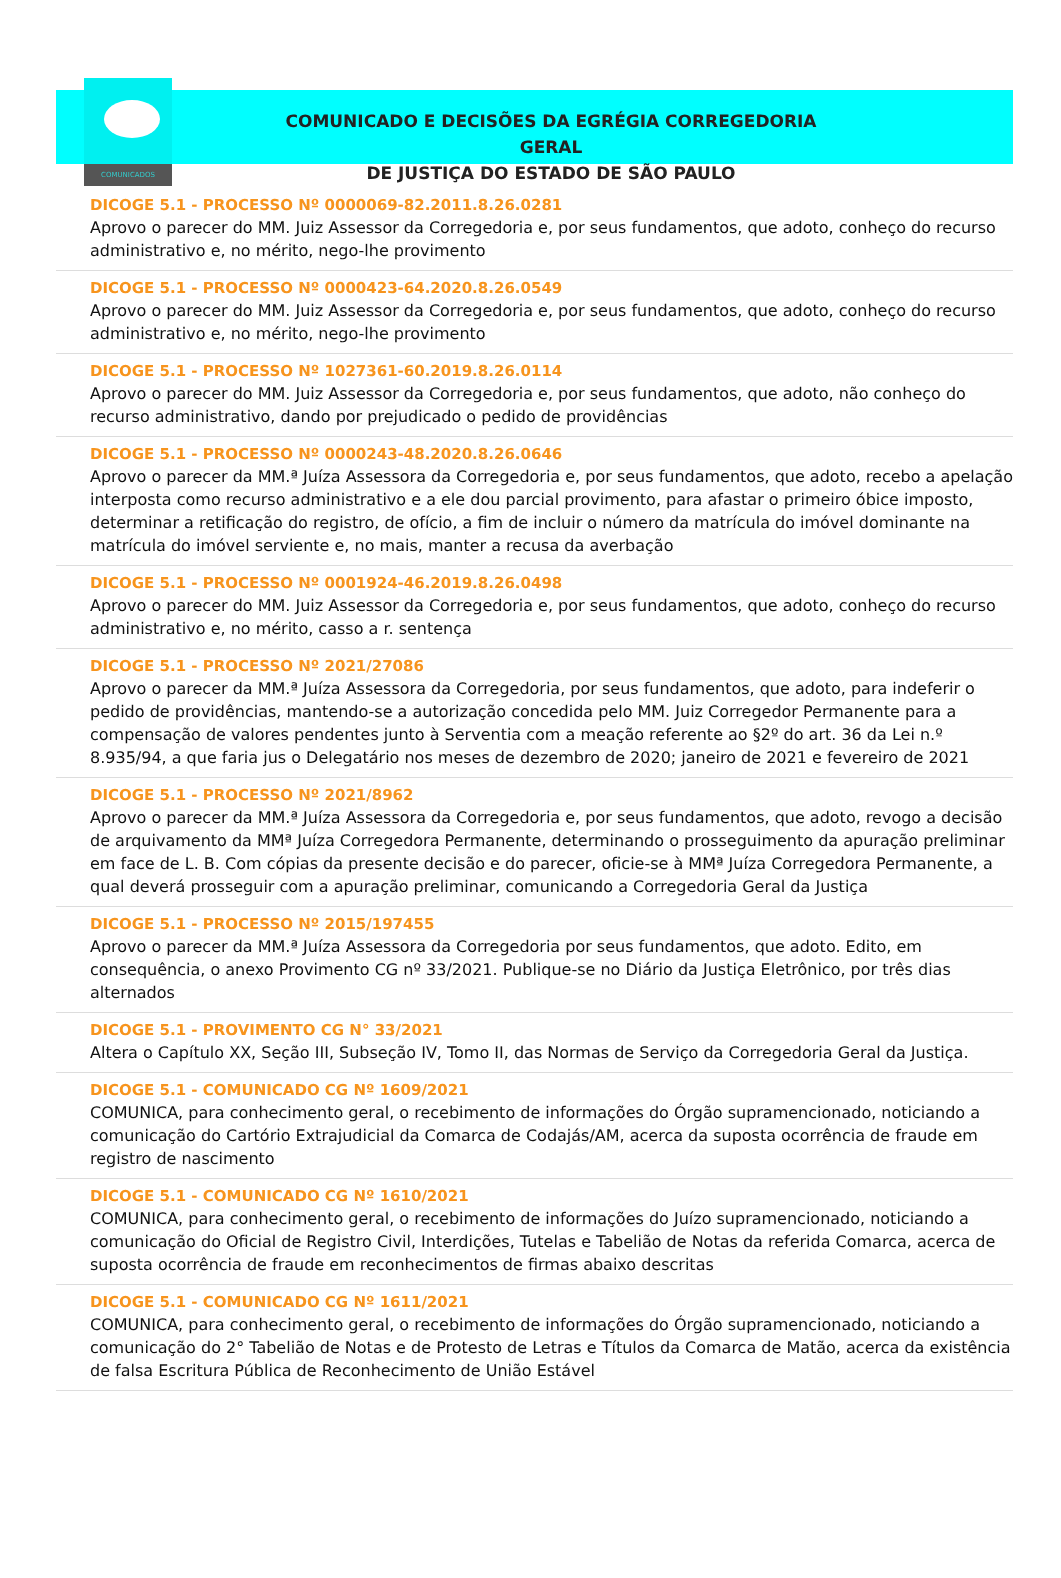COMUNICADOS
COMUNICADO E DECISÕES DA EGRÉGIA CORREGEDORIA GERAL
DE JUSTIÇA DO ESTADO DE SÃO PAULO
DICOGE 5.1 - PROCESSO Nº 0000069-82.2011.8.26.0281
Aprovo o parecer do MM. Juiz Assessor da Corregedoria e, por seus fundamentos, que adoto, conheço do recurso administrativo e, no mérito, nego-lhe provimento
DICOGE 5.1 - PROCESSO Nº 0000423-64.2020.8.26.0549
Aprovo o parecer do MM. Juiz Assessor da Corregedoria e, por seus fundamentos, que adoto, conheço do recurso administrativo e, no mérito, nego-lhe provimento
DICOGE 5.1 - PROCESSO Nº 1027361-60.2019.8.26.0114
Aprovo o parecer do MM. Juiz Assessor da Corregedoria e, por seus fundamentos, que adoto, não conheço do recurso administrativo, dando por prejudicado o pedido de providências
DICOGE 5.1 - PROCESSO Nº 0000243-48.2020.8.26.0646
Aprovo o parecer da MM.ª Juíza Assessora da Corregedoria e, por seus fundamentos, que adoto, recebo a apelação interposta como recurso administrativo e a ele dou parcial provimento, para afastar o primeiro óbice imposto, determinar a retificação do registro, de ofício, a fim de incluir o número da matrícula do imóvel dominante na matrícula do imóvel serviente e, no mais, manter a recusa da averbação
DICOGE 5.1 - PROCESSO Nº 0001924-46.2019.8.26.0498
Aprovo o parecer do MM. Juiz Assessor da Corregedoria e, por seus fundamentos, que adoto, conheço do recurso administrativo e, no mérito, casso a r. sentença
DICOGE 5.1 - PROCESSO Nº 2021/27086
Aprovo o parecer da MM.ª Juíza Assessora da Corregedoria, por seus fundamentos, que adoto, para indeferir o pedido de providências, mantendo-se a autorização concedida pelo MM. Juiz Corregedor Permanente para a compensação de valores pendentes junto à Serventia com a meação referente ao §2º do art. 36 da Lei n.º 8.935/94, a que faria jus o Delegatário nos meses de dezembro de 2020; janeiro de 2021 e fevereiro de 2021
DICOGE 5.1 - PROCESSO Nº 2021/8962
Aprovo o parecer da MM.ª Juíza Assessora da Corregedoria e, por seus fundamentos, que adoto, revogo a decisão de arquivamento da MMª Juíza Corregedora Permanente, determinando o prosseguimento da apuração preliminar em face de L. B. Com cópias da presente decisão e do parecer, oficie-se à MMª Juíza Corregedora Permanente, a qual deverá prosseguir com a apuração preliminar, comunicando a Corregedoria Geral da Justiça
DICOGE 5.1 - PROCESSO Nº 2015/197455
Aprovo o parecer da MM.ª Juíza Assessora da Corregedoria por seus fundamentos, que adoto. Edito, em consequência, o anexo Provimento CG nº 33/2021. Publique-se no Diário da Justiça Eletrônico, por três dias alternados
DICOGE 5.1 - PROVIMENTO CG N° 33/2021
Altera o Capítulo XX, Seção III, Subseção IV, Tomo II, das Normas de Serviço da Corregedoria Geral da Justiça.
DICOGE 5.1 - COMUNICADO CG Nº 1609/2021
COMUNICA, para conhecimento geral, o recebimento de informações do Órgão supramencionado, noticiando a comunicação do Cartório Extrajudicial da Comarca de Codajás/AM, acerca da suposta ocorrência de fraude em registro de nascimento
DICOGE 5.1 - COMUNICADO CG Nº 1610/2021
COMUNICA, para conhecimento geral, o recebimento de informações do Juízo supramencionado, noticiando a comunicação do Oficial de Registro Civil, Interdições, Tutelas e Tabelião de Notas da referida Comarca, acerca de suposta ocorrência de fraude em reconhecimentos de firmas abaixo descritas
DICOGE 5.1 - COMUNICADO CG Nº 1611/2021
COMUNICA, para conhecimento geral, o recebimento de informações do Órgão supramencionado, noticiando a comunicação do 2° Tabelião de Notas e de Protesto de Letras e Títulos da Comarca de Matão, acerca da existência de falsa Escritura Pública de Reconhecimento de União Estável